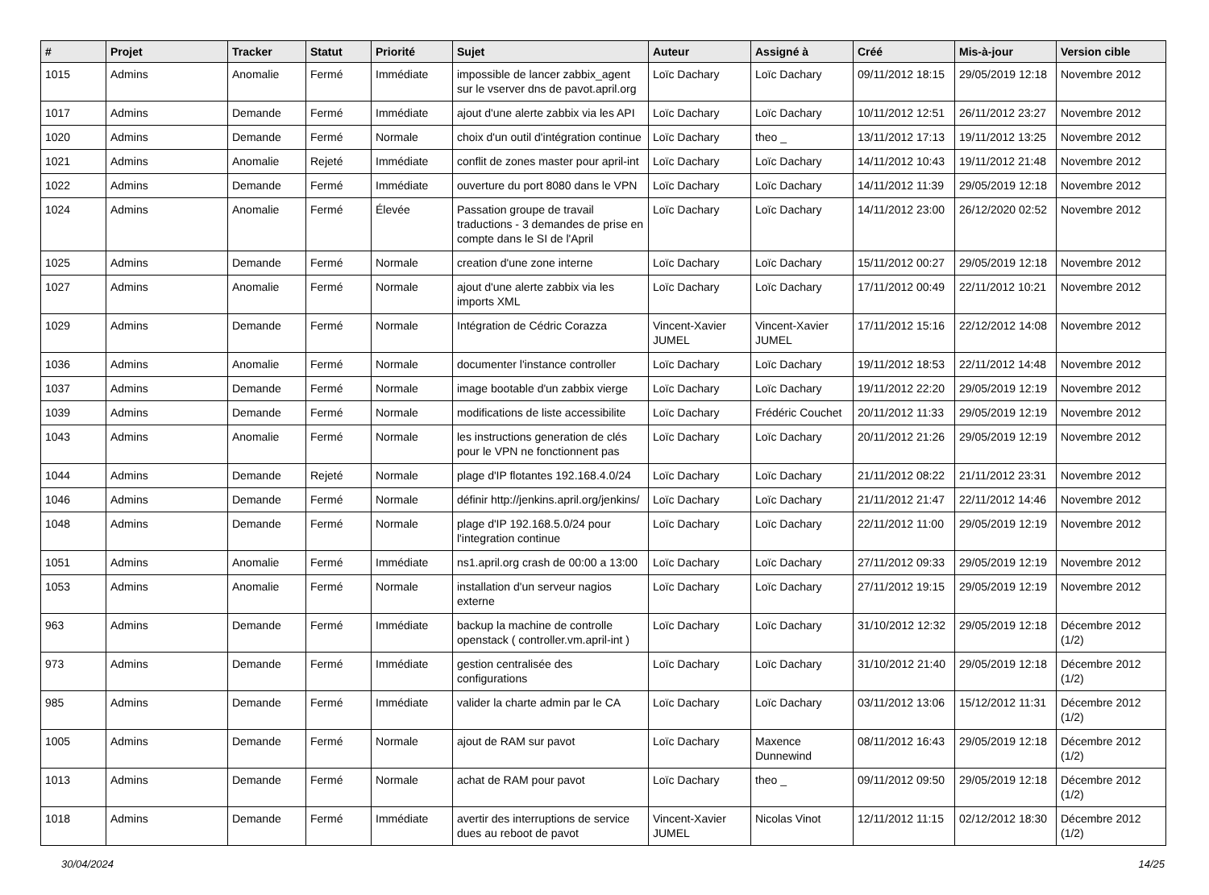| # | Projet | Tracker | Statut | Priorité | Sujet | Auteur | Assigné à | Créé | Mis-à-jour | Version cible |
| --- | --- | --- | --- | --- | --- | --- | --- | --- | --- | --- |
| 1015 | Admins | Anomalie | Fermé | Immédiate | impossible de lancer zabbix_agent sur le vserver dns de pavot.april.org | Loïc Dachary | Loïc Dachary | 09/11/2012 18:15 | 29/05/2019 12:18 | Novembre 2012 |
| 1017 | Admins | Demande | Fermé | Immédiate | ajout d'une alerte zabbix via les API | Loïc Dachary | Loïc Dachary | 10/11/2012 12:51 | 26/11/2012 23:27 | Novembre 2012 |
| 1020 | Admins | Demande | Fermé | Normale | choix d'un outil d'intégration continue | Loïc Dachary | theo _ | 13/11/2012 17:13 | 19/11/2012 13:25 | Novembre 2012 |
| 1021 | Admins | Anomalie | Rejeté | Immédiate | conflit de zones master pour april-int | Loïc Dachary | Loïc Dachary | 14/11/2012 10:43 | 19/11/2012 21:48 | Novembre 2012 |
| 1022 | Admins | Demande | Fermé | Immédiate | ouverture du port 8080 dans le VPN | Loïc Dachary | Loïc Dachary | 14/11/2012 11:39 | 29/05/2019 12:18 | Novembre 2012 |
| 1024 | Admins | Anomalie | Fermé | Élevée | Passation groupe de travail traductions - 3 demandes de prise en compte dans le SI de l'April | Loïc Dachary | Loïc Dachary | 14/11/2012 23:00 | 26/12/2020 02:52 | Novembre 2012 |
| 1025 | Admins | Demande | Fermé | Normale | creation d'une zone interne | Loïc Dachary | Loïc Dachary | 15/11/2012 00:27 | 29/05/2019 12:18 | Novembre 2012 |
| 1027 | Admins | Anomalie | Fermé | Normale | ajout d'une alerte zabbix via les imports XML | Loïc Dachary | Loïc Dachary | 17/11/2012 00:49 | 22/11/2012 10:21 | Novembre 2012 |
| 1029 | Admins | Demande | Fermé | Normale | Intégration de Cédric Corazza | Vincent-Xavier JUMEL | Vincent-Xavier JUMEL | 17/11/2012 15:16 | 22/12/2012 14:08 | Novembre 2012 |
| 1036 | Admins | Anomalie | Fermé | Normale | documenter l'instance controller | Loïc Dachary | Loïc Dachary | 19/11/2012 18:53 | 22/11/2012 14:48 | Novembre 2012 |
| 1037 | Admins | Demande | Fermé | Normale | image bootable d'un zabbix vierge | Loïc Dachary | Loïc Dachary | 19/11/2012 22:20 | 29/05/2019 12:19 | Novembre 2012 |
| 1039 | Admins | Demande | Fermé | Normale | modifications de liste accessibilite | Loïc Dachary | Frédéric Couchet | 20/11/2012 11:33 | 29/05/2019 12:19 | Novembre 2012 |
| 1043 | Admins | Anomalie | Fermé | Normale | les instructions generation de clés pour le VPN ne fonctionnent pas | Loïc Dachary | Loïc Dachary | 20/11/2012 21:26 | 29/05/2019 12:19 | Novembre 2012 |
| 1044 | Admins | Demande | Rejeté | Normale | plage d'IP flotantes 192.168.4.0/24 | Loïc Dachary | Loïc Dachary | 21/11/2012 08:22 | 21/11/2012 23:31 | Novembre 2012 |
| 1046 | Admins | Demande | Fermé | Normale | définir http://jenkins.april.org/jenkins/ | Loïc Dachary | Loïc Dachary | 21/11/2012 21:47 | 22/11/2012 14:46 | Novembre 2012 |
| 1048 | Admins | Demande | Fermé | Normale | plage d'IP 192.168.5.0/24 pour l'integration continue | Loïc Dachary | Loïc Dachary | 22/11/2012 11:00 | 29/05/2019 12:19 | Novembre 2012 |
| 1051 | Admins | Anomalie | Fermé | Immédiate | ns1.april.org crash de 00:00 a 13:00 | Loïc Dachary | Loïc Dachary | 27/11/2012 09:33 | 29/05/2019 12:19 | Novembre 2012 |
| 1053 | Admins | Anomalie | Fermé | Normale | installation d'un serveur nagios externe | Loïc Dachary | Loïc Dachary | 27/11/2012 19:15 | 29/05/2019 12:19 | Novembre 2012 |
| 963 | Admins | Demande | Fermé | Immédiate | backup la machine de controlle openstack ( controller.vm.april-int ) | Loïc Dachary | Loïc Dachary | 31/10/2012 12:32 | 29/05/2019 12:18 | Décembre 2012 (1/2) |
| 973 | Admins | Demande | Fermé | Immédiate | gestion centralisée des configurations | Loïc Dachary | Loïc Dachary | 31/10/2012 21:40 | 29/05/2019 12:18 | Décembre 2012 (1/2) |
| 985 | Admins | Demande | Fermé | Immédiate | valider la charte admin par le CA | Loïc Dachary | Loïc Dachary | 03/11/2012 13:06 | 15/12/2012 11:31 | Décembre 2012 (1/2) |
| 1005 | Admins | Demande | Fermé | Normale | ajout de RAM sur pavot | Loïc Dachary | Maxence Dunnewind | 08/11/2012 16:43 | 29/05/2019 12:18 | Décembre 2012 (1/2) |
| 1013 | Admins | Demande | Fermé | Normale | achat de RAM pour pavot | Loïc Dachary | theo _ | 09/11/2012 09:50 | 29/05/2019 12:18 | Décembre 2012 (1/2) |
| 1018 | Admins | Demande | Fermé | Immédiate | avertir des interruptions de service dues au reboot de pavot | Vincent-Xavier JUMEL | Nicolas Vinot | 12/11/2012 11:15 | 02/12/2012 18:30 | Décembre 2012 (1/2) |
30/04/2024 14/25